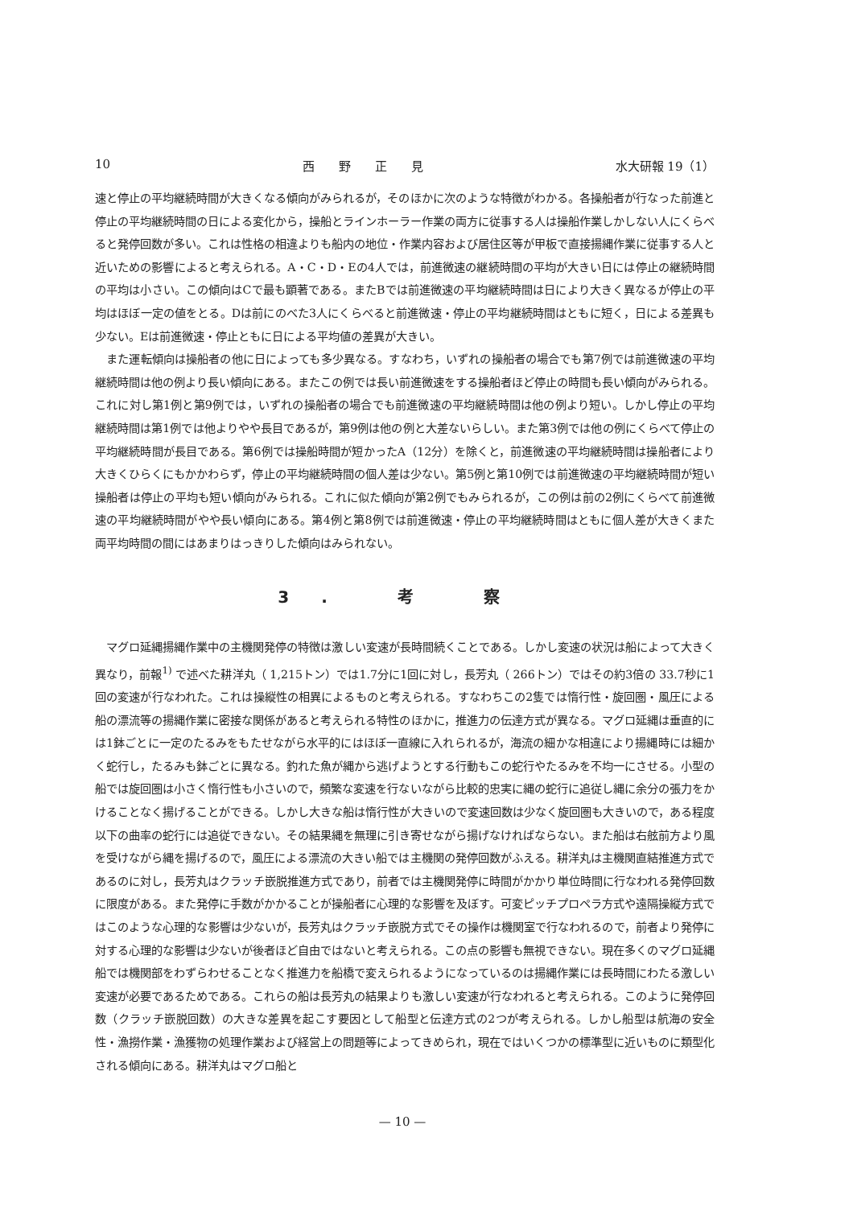10 西　　野　　正　　見 水大研報 19（1）
速と停止の平均継続時間が大きくなる傾向がみられるが，そのほかに次のような特徴がわかる。各操船者が行なった前進と停止の平均継続時間の日による変化から，操船とラインホーラー作業の両方に従事する人は操船作業しかしない人にくらべると発停回数が多い。これは性格の相違よりも船内の地位・作業内容および居住区等が甲板で直接揚縄作業に従事する人と近いための影響によると考えられる。A・C・D・Eの4人では，前進微速の継続時間の平均が大きい日には停止の継続時間の平均は小さい。この傾向はCで最も顕著である。またBでは前進微速の平均継続時間は日により大きく異なるが停止の平均はほぼ一定の値をとる。Dは前にのべた3人にくらべると前進微速・停止の平均継続時間はともに短く，日による差異も少ない。Eは前進微速・停止ともに日による平均値の差異が大きい。
また運転傾向は操船者の他に日によっても多少異なる。すなわち，いずれの操船者の場合でも第7例では前進微速の平均継続時間は他の例より長い傾向にある。またこの例では長い前進微速をする操船者ほど停止の時間も長い傾向がみられる。これに対し第1例と第9例では，いずれの操船者の場合でも前進微速の平均継続時間は他の例より短い。しかし停止の平均継続時間は第1例では他よりやや長目であるが，第9例は他の例と大差ないらしい。また第3例では他の例にくらべて停止の平均継続時間が長目である。第6例では操船時間が短かったA（12分）を除くと，前進微速の平均継続時間は操船者により大きくひらくにもかかわらず，停止の平均継続時間の個人差は少ない。第5例と第10例では前進微速の平均継続時間が短い操船者は停止の平均も短い傾向がみられる。これに似た傾向が第2例でもみられるが，この例は前の2例にくらべて前進微速の平均継続時間がやや長い傾向にある。第4例と第8例では前進微速・停止の平均継続時間はともに個人差が大きくまた両平均時間の間にはあまりはっきりした傾向はみられない。
3. 考 察
マグロ延縄揚縄作業中の主機関発停の特徴は激しい変速が長時間続くことである。しかし変速の状況は船によって大きく異なり，前報<sup>1)</sup> で述べた耕洋丸（ 1,215トン）では1.7分に1回に対し，長芳丸（ 266トン）ではその約3倍の 33.7秒に1回の変速が行なわれた。これは操縦性の相異によるものと考えられる。すなわちこの2隻では惰行性・旋回圏・風圧による船の漂流等の揚縄作業に密接な関係があると考えられる特性のほかに，推進力の伝達方式が異なる。マグロ延縄は垂直的には1鉢ごとに一定のたるみをもたせながら水平的にはほぼ一直線に入れられるが，海流の細かな相違により揚縄時には細かく蛇行し，たるみも鉢ごとに異なる。釣れた魚が縄から逃げようとする行動もこの蛇行やたるみを不均一にさせる。小型の船では旋回圏は小さく惰行性も小さいので，頻繁な変速を行ないながら比較的忠実に縄の蛇行に追従し縄に余分の張力をかけることなく揚げることができる。しかし大きな船は惰行性が大きいので変速回数は少なく旋回圏も大きいので，ある程度以下の曲率の蛇行には追従できない。その結果縄を無理に引き寄せながら揚げなければならない。また船は右舷前方より風を受けながら縄を揚げるので，風圧による漂流の大きい船では主機関の発停回数がふえる。耕洋丸は主機関直結推進方式であるのに対し，長芳丸はクラッチ嵌脱推進方式であり，前者では主機関発停に時間がかかり単位時間に行なわれる発停回数に限度がある。また発停に手数がかかることが操船者に心理的な影響を及ぼす。可変ピッチプロペラ方式や遠隔操縦方式ではこのような心理的な影響は少ないが，長芳丸はクラッチ嵌脱方式でその操作は機関室で行なわれるので，前者より発停に対する心理的な影響は少ないが後者ほど自由ではないと考えられる。この点の影響も無視できない。現在多くのマグロ延縄船では機関部をわずらわせることなく推進力を船橋で変えられるようになっているのは揚縄作業には長時間にわたる激しい変速が必要であるためである。これらの船は長芳丸の結果よりも激しい変速が行なわれると考えられる。このように発停回数（クラッチ嵌脱回数）の大きな差異を起こす要因として船型と伝達方式の2つが考えられる。しかし船型は航海の安全性・漁撈作業・漁獲物の処理作業および経営上の問題等によってきめられ，現在ではいくつかの標準型に近いものに類型化される傾向にある。耕洋丸はマグロ船と
— 10 —